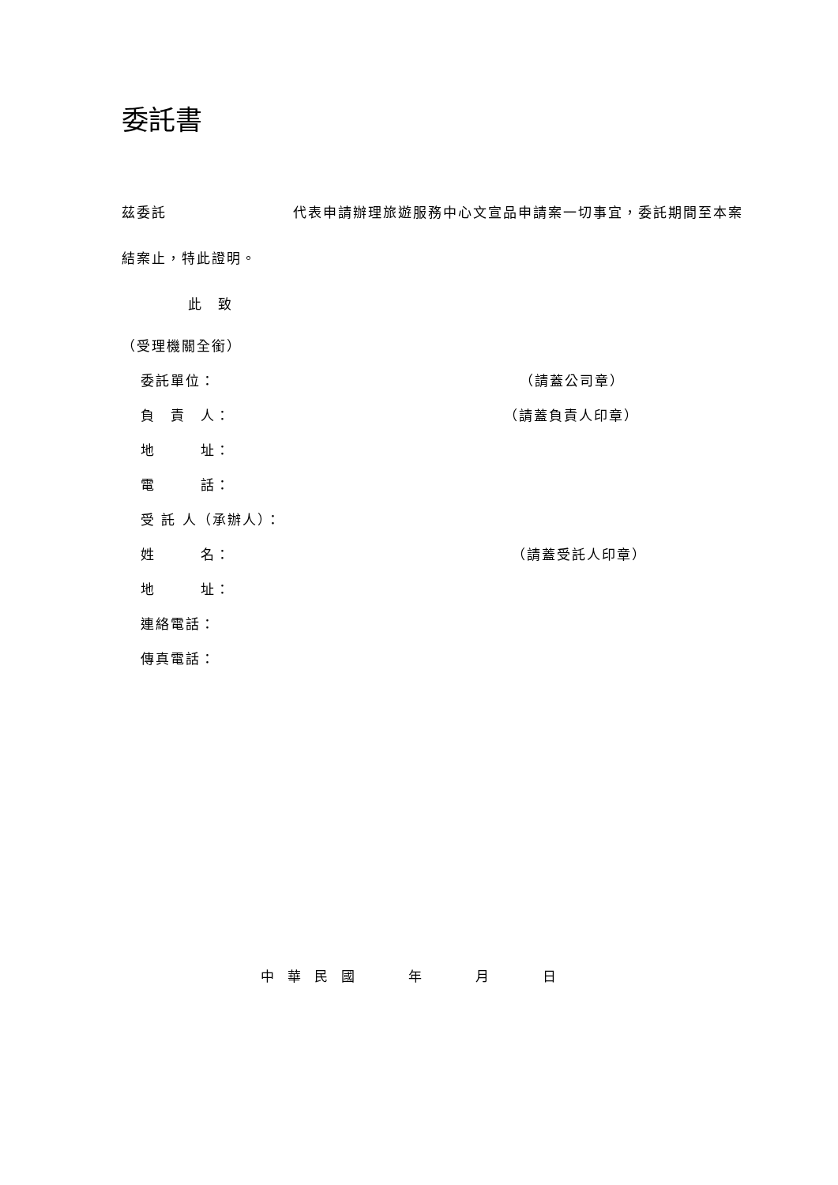委託書
茲委託 代表申請辦理旅遊服務中心文宣品申請案一切事宜，委託期間至本案結案止，特此證明。
此　致
（受理機關全銜）
委託單位： （請蓋公司章）
負　責　人： （請蓋負責人印章）
地　　　址：
電　　　話：
受 託 人（承辦人）：
姓　　　名： （請蓋受託人印章）
地　　　址：
連絡電話：
傳真電話：
中　華　民　國 年 月 日